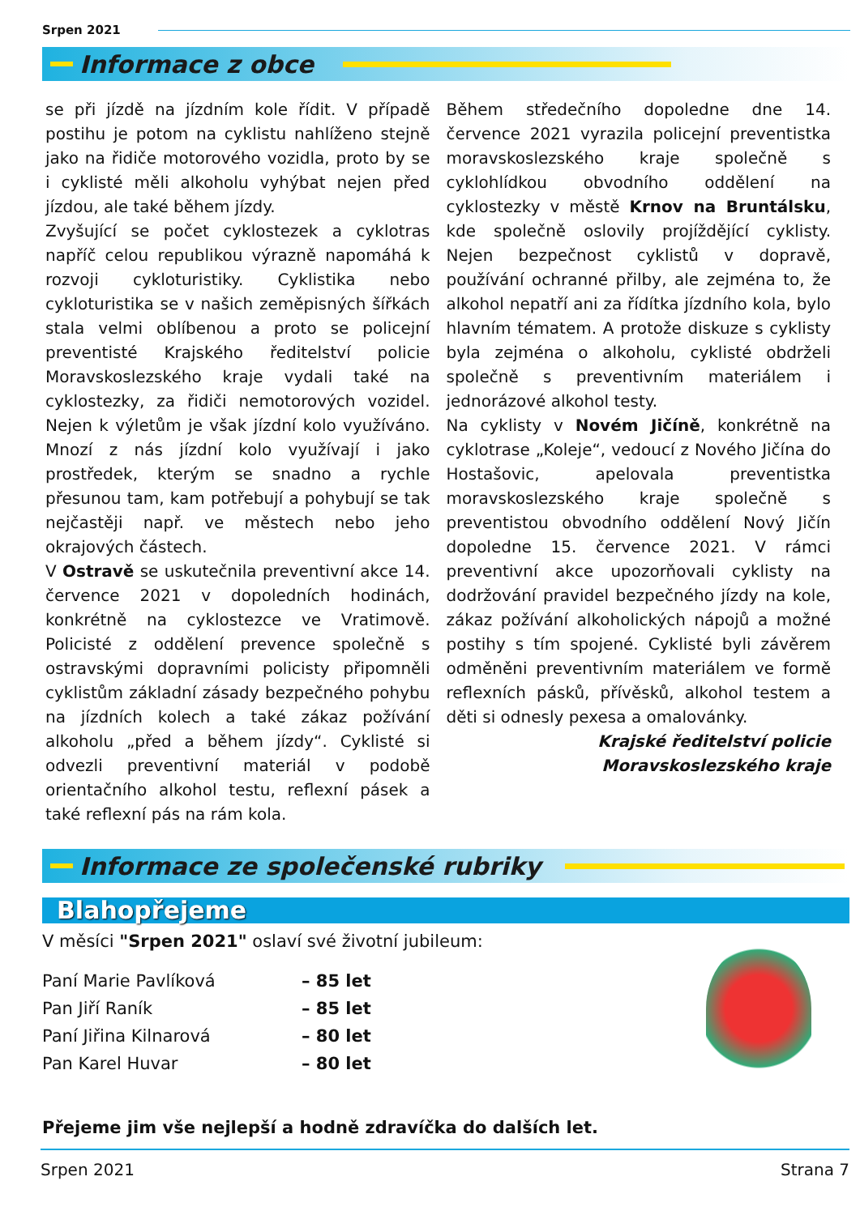Srpen 2021
Informace z obce
se při jízdě na jízdním kole řídit. V případě postihu je potom na cyklistu nahlíženo stejně jako na řidiče motorového vozidla, proto by se i cyklisté měli alkoholu vyhýbat nejen před jízdou, ale také během jízdy.
Zvyšující se počet cyklostezek a cyklotras napříč celou republikou výrazně napomáhá k rozvoji cykloturistiky. Cyklistika nebo cykloturistika se v našich zeměpisných šířkách stala velmi oblíbenou a proto se policejní preventisté Krajského ředitelství policie Moravskoslezského kraje vydali také na cyklostezky, za řidiči nemotorových vozidel. Nejen k výletům je však jízdní kolo využíváno. Mnozí z nás jízdní kolo využívají i jako prostředek, kterým se snadno a rychle přesunou tam, kam potřebují a pohybují se tak nejčastěji např. ve městech nebo jeho okrajových částech.
V Ostravě se uskutečnila preventivní akce 14. července 2021 v dopoledních hodinách, konkrétně na cyklostezce ve Vratimově. Policisté z oddělení prevence společně s ostravskými dopravními policisty připomněli cyklistům základní zásady bezpečného pohybu na jízdních kolech a také zákaz požívání alkoholu „před a během jízdy“. Cyklisté si odvezli preventivní materiál v podobě orientačního alkohol testu, reflexní pásek a také reflexní pás na rám kola.
Během středečního dopoledne dne 14. července 2021 vyrazila policejní preventistka moravskoslezského kraje společně s cyklohlídkou obvodního oddělení na cyklostezky v městě Krnov na Bruntálsku, kde společně oslovily projíždějící cyklisty. Nejen bezpečnost cyklistů v dopravě, používání ochranné přilby, ale zejména to, že alkohol nepatří ani za řídítka jízdního kola, bylo hlavním tématem. A protože diskuze s cyklisty byla zejména o alkoholu, cyklisté obdrželi společně s preventivním materiálem i jednorázové alkohol testy.
Na cyklisty v Novém Jičíně, konkrétně na cyklotrase „Koleje“, vedoucí z Nového Jičína do Hostašovic, apelovala preventistka moravskoslezského kraje společně s preventistou obvodního oddělení Nový Jičín dopoledne 15. července 2021. V rámci preventivní akce upozorňovali cyklisty na dodržování pravidel bezpečného jízdy na kole, zákaz požívání alkoholických nápojů a možné postihy s tím spojené. Cyklisté byli závěrem odměněni preventivním materiálem ve formě reflexních pásků, přívěsků, alkohol testem a děti si odnesly pexesa a omalovánky.
Krajské ředitelství policie
Moravskoslezského kraje
Informace ze společenské rubriky
Blahopřejeme
V měsíci "Srpen 2021" oslaví své životní jubileum:
| Paní Marie Pavlíková | – 85 let |
| Pan Jiří Raník | – 85 let |
| Paní Jiřina Kilnarová | – 80 let |
| Pan Karel Huvar | – 80 let |
Přejeme jim vše nejlepší a hodně zdravíčka do dalších let.
Srpen 2021 Strana 7